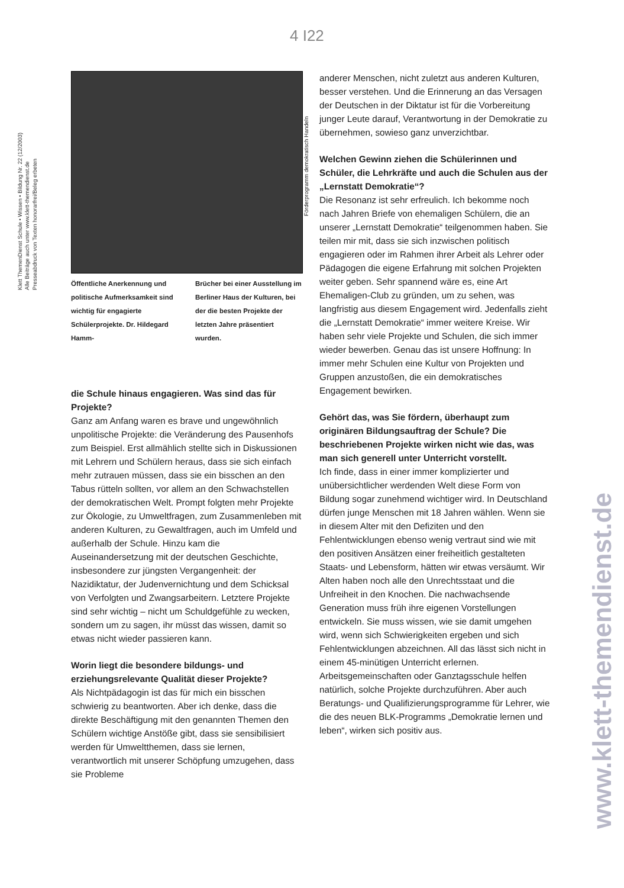4 I22
Klett ThemenDienst Schule • Wissen • Bildung Nr. 22 (12/2003)
Alle Beiträge auch unter www.klett-themendienst.de
Presseabdruck von Texten honorarfrei/Beleg erbeten
Förderprogramm demokratisch Handeln
www.klett-themendienst.de
Öffentliche Anerkennung und politische Aufmerksamkeit sind wichtig für engagierte Schülerprojekte. Dr. Hildegard Hamm-
Brücher bei einer Ausstellung im Berliner Haus der Kulturen, bei der die besten Projekte der letzten Jahre präsentiert wurden.
die Schule hinaus engagieren. Was sind das für Projekte?
Ganz am Anfang waren es brave und ungewöhnlich unpolitische Projekte: die Veränderung des Pausenhofs zum Beispiel. Erst allmählich stellte sich in Diskussionen mit Lehrern und Schülern heraus, dass sie sich einfach mehr zutrauen müssen, dass sie ein bisschen an den Tabus rütteln sollten, vor allem an den Schwachstellen der demokratischen Welt. Prompt folgten mehr Projekte zur Ökologie, zu Umweltfragen, zum Zusammenleben mit anderen Kulturen, zu Gewaltfragen, auch im Umfeld und außerhalb der Schule. Hinzu kam die Auseinandersetzung mit der deutschen Geschichte, insbesondere zur jüngsten Vergangenheit: der Nazidiktatur, der Judenvernichtung und dem Schicksal von Verfolgten und Zwangsarbeitern. Letztere Projekte sind sehr wichtig – nicht um Schuldgefühle zu wecken, sondern um zu sagen, ihr müsst das wissen, damit so etwas nicht wieder passieren kann.
Worin liegt die besondere bildungs- und erziehungsrelevante Qualität dieser Projekte?
Als Nichtpädagogin ist das für mich ein bisschen schwierig zu beantworten. Aber ich denke, dass die direkte Beschäftigung mit den genannten Themen den Schülern wichtige Anstöße gibt, dass sie sensibilisiert werden für Umweltthemen, dass sie lernen, verantwortlich mit unserer Schöpfung umzugehen, dass sie Probleme
anderer Menschen, nicht zuletzt aus anderen Kulturen, besser verstehen. Und die Erinnerung an das Versagen der Deutschen in der Diktatur ist für die Vorbereitung junger Leute darauf, Verantwortung in der Demokratie zu übernehmen, sowieso ganz unverzichtbar.
Welchen Gewinn ziehen die Schülerinnen und Schüler, die Lehrkräfte und auch die Schulen aus der „Lernstatt Demokratie“?
Die Resonanz ist sehr erfreulich. Ich bekomme noch nach Jahren Briefe von ehemaligen Schülern, die an unserer „Lernstatt Demokratie“ teilgenommen haben. Sie teilen mir mit, dass sie sich inzwischen politisch engagieren oder im Rahmen ihrer Arbeit als Lehrer oder Pädagogen die eigene Erfahrung mit solchen Projekten weiter geben. Sehr spannend wäre es, eine Art Ehemaligen-Club zu gründen, um zu sehen, was langfristig aus diesem Engagement wird. Jedenfalls zieht die „Lernstatt Demokratie“ immer weitere Kreise. Wir haben sehr viele Projekte und Schulen, die sich immer wieder bewerben. Genau das ist unsere Hoffnung: In immer mehr Schulen eine Kultur von Projekten und Gruppen anzustoßen, die ein demokratisches Engagement bewirken.
Gehört das, was Sie fördern, überhaupt zum originären Bildungsauftrag der Schule? Die beschriebenen Projekte wirken nicht wie das, was man sich generell unter Unterricht vorstellt.
Ich finde, dass in einer immer komplizierter und unübersichtlicher werdenden Welt diese Form von Bildung sogar zunehmend wichtiger wird. In Deutschland dürfen junge Menschen mit 18 Jahren wählen. Wenn sie in diesem Alter mit den Defiziten und den Fehlentwicklungen ebenso wenig vertraut sind wie mit den positiven Ansätzen einer freiheitlich gestalteten Staats- und Lebensform, hätten wir etwas versäumt. Wir Alten haben noch alle den Unrechtsstaat und die Unfreiheit in den Knochen. Die nachwachsende Generation muss früh ihre eigenen Vorstellungen entwickeln. Sie muss wissen, wie sie damit umgehen wird, wenn sich Schwierigkeiten ergeben und sich Fehlentwicklungen abzeichnen. All das lässt sich nicht in einem 45-minütigen Unterricht erlernen. Arbeitsgemeinschaften oder Ganztagsschule helfen natürlich, solche Projekte durchzuführen. Aber auch Beratungs- und Qualifizierungsprogramme für Lehrer, wie die des neuen BLK-Programms „Demokratie lernen und leben“, wirken sich positiv aus.